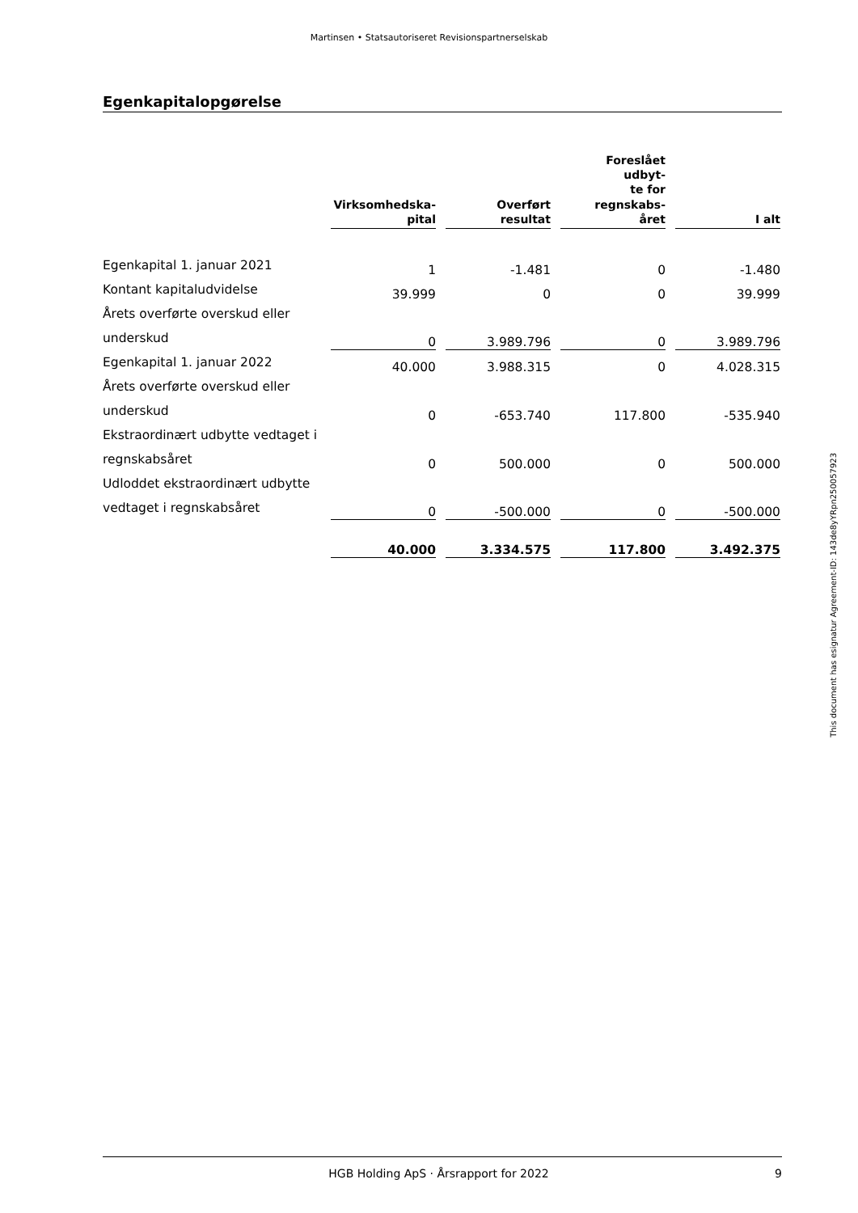Martinsen • Statsautoriseret Revisionspartnerselskab
Egenkapitalopgørelse
| | Virksomhedska- pital | Overført resultat | Foreslået udbyt- te for regnskabs- året | I alt |
| --- | --- | --- | --- | --- |
| Egenkapital 1. januar 2021 | 1 | -1.481 | 0 | -1.480 |
| Kontant kapitaludvidelse | 39.999 | 0 | 0 | 39.999 |
| Årets overførte overskud eller underskud | 0 | 3.989.796 | 0 | 3.989.796 |
| Egenkapital 1. januar 2022 | 40.000 | 3.988.315 | 0 | 4.028.315 |
| Årets overførte overskud eller underskud | 0 | -653.740 | 117.800 | -535.940 |
| Ekstraordinært udbytte vedtaget i regnskabsåret | 0 | 500.000 | 0 | 500.000 |
| Udloddet ekstraordinært udbytte vedtaget i regnskabsåret | 0 | -500.000 | 0 | -500.000 |
| | 40.000 | 3.334.575 | 117.800 | 3.492.375 |
This document has esignatur Agreement-ID: 143de8yYRpn250057923
HGB Holding ApS · Årsrapport for 2022 9